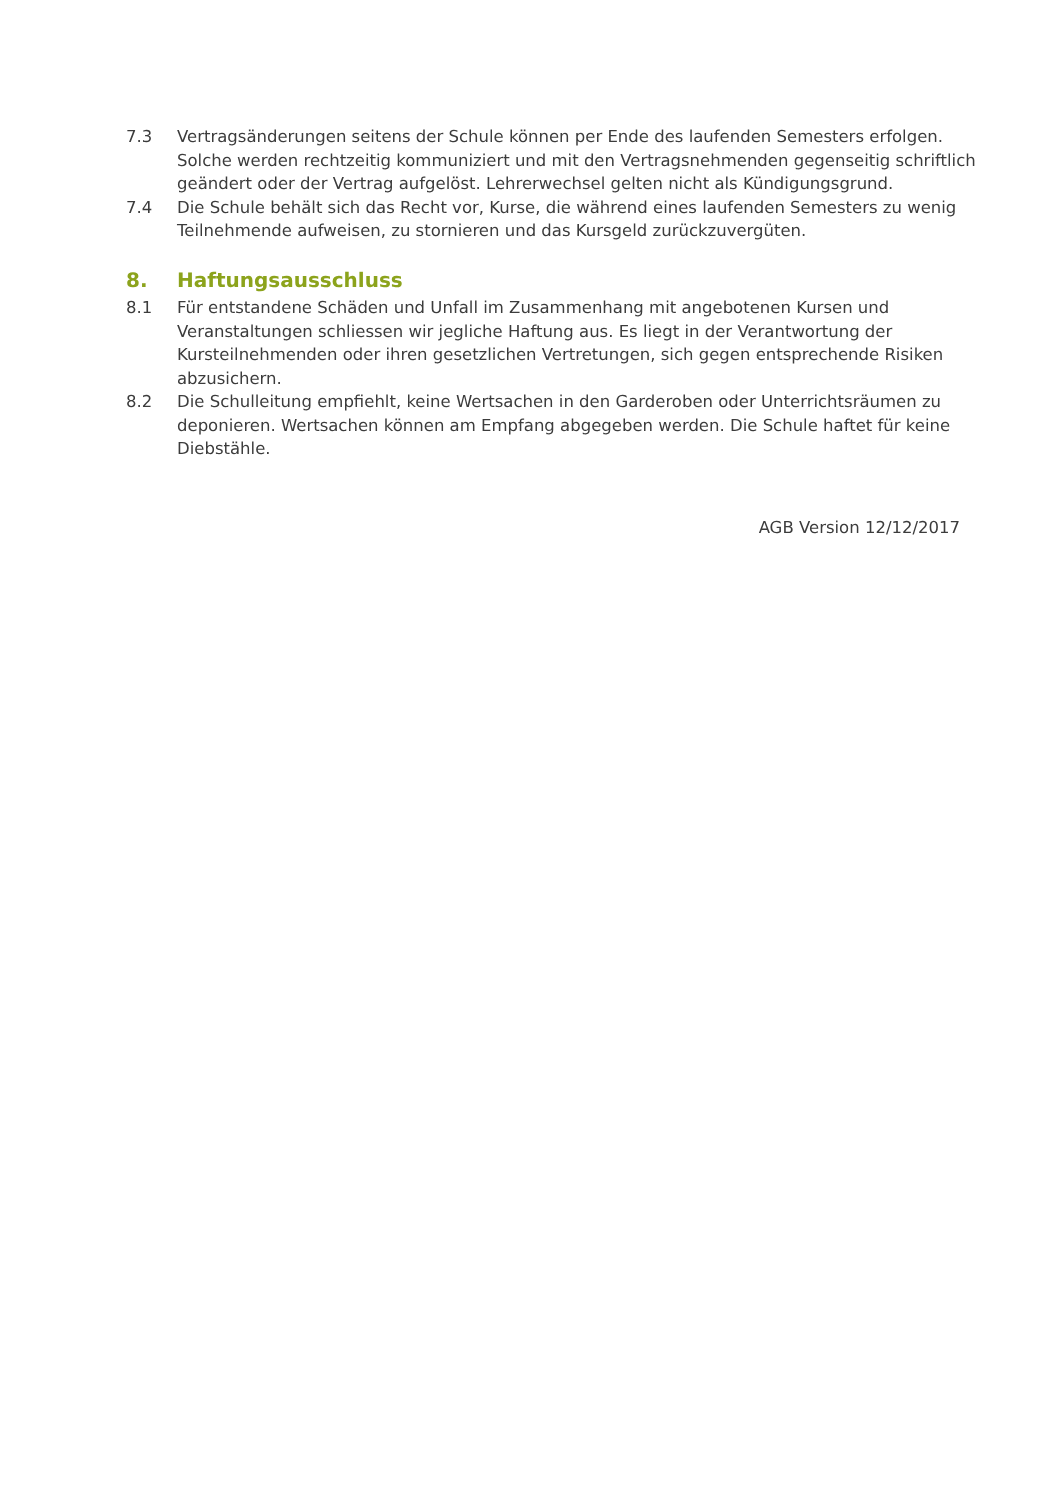7.3 Vertragsänderungen seitens der Schule können per Ende des laufenden Semesters erfolgen. Solche werden rechtzeitig kommuniziert und mit den Vertragsnehmenden gegenseitig schriftlich geändert oder der Vertrag aufgelöst. Lehrerwechsel gelten nicht als Kündigungsgrund.
7.4 Die Schule behält sich das Recht vor, Kurse, die während eines laufenden Semesters zu wenig Teilnehmende aufweisen, zu stornieren und das Kursgeld zurückzuvergüten.
8. Haftungsausschluss
8.1 Für entstandene Schäden und Unfall im Zusammenhang mit angebotenen Kursen und Veranstaltungen schliessen wir jegliche Haftung aus. Es liegt in der Verantwortung der Kursteilnehmenden oder ihren gesetzlichen Vertretungen, sich gegen entsprechende Risiken abzusichern.
8.2 Die Schulleitung empfiehlt, keine Wertsachen in den Garderoben oder Unterrichtsräumen zu deponieren. Wertsachen können am Empfang abgegeben werden. Die Schule haftet für keine Diebstähle.
AGB Version 12/12/2017